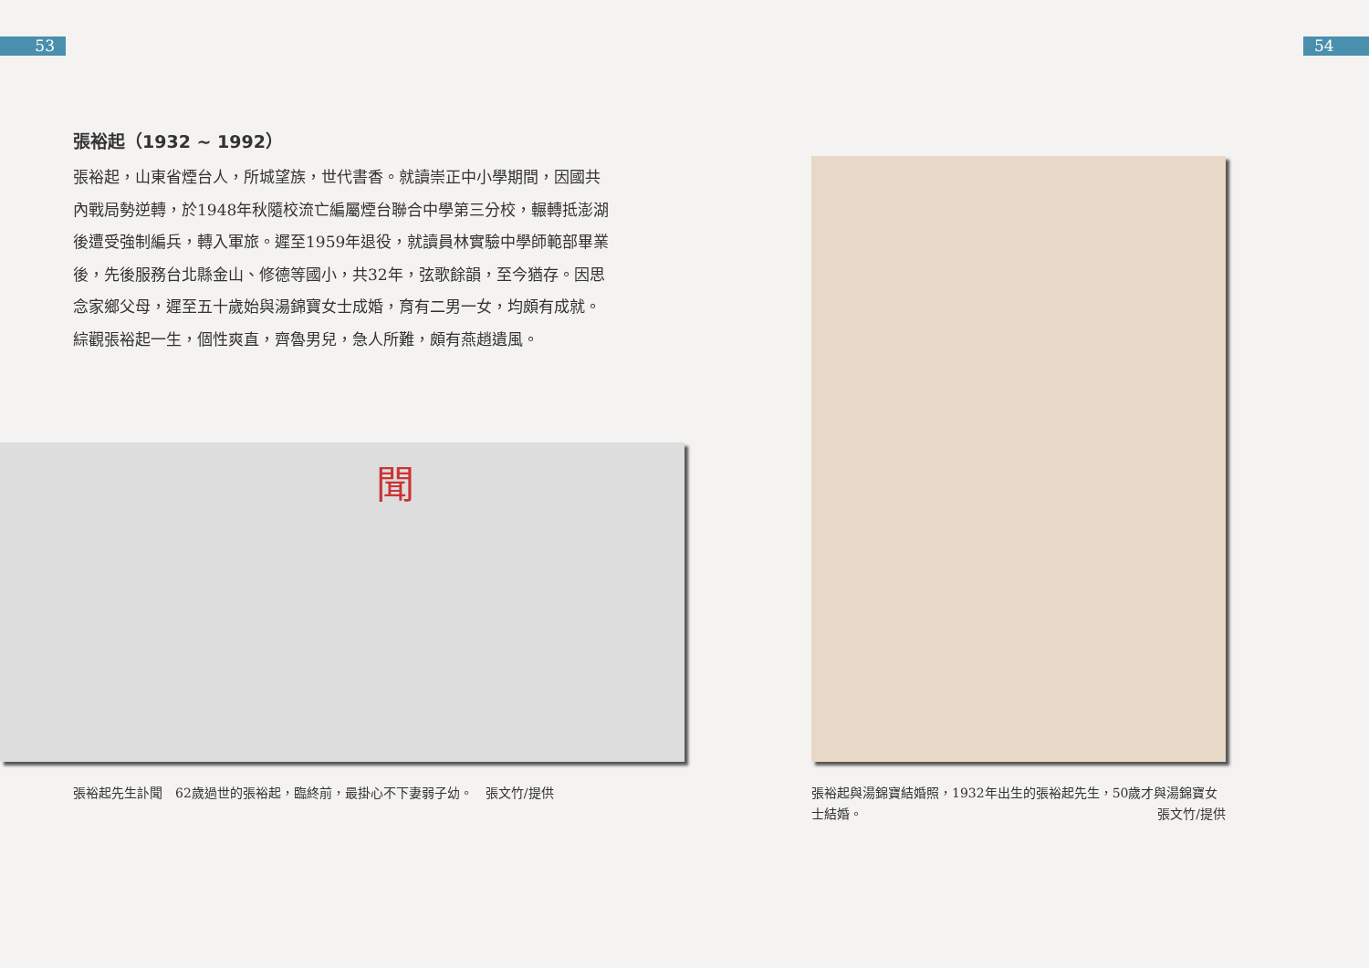53 54
張裕起（1932 ~ 1992）
張裕起，山東省煙台人，所城望族，世代書香。就讀崇正中小學期間，因國共內戰局勢逆轉，於1948年秋隨校流亡編屬煙台聯合中學第三分校，輾轉抵澎湖後遭受強制編兵，轉入軍旅。遲至1959年退役，就讀員林實驗中學師範部畢業後，先後服務台北縣金山、修德等國小，共32年，弦歌餘韻，至今猶存。因思念家鄉父母，遲至五十歲始與湯錦寶女士成婚，育有二男一女，均頗有成就。綜觀張裕起一生，個性爽直，齊魯男兒，急人所難，頗有燕趙遺風。
聞
張裕起先生訃聞　62歲過世的張裕起，臨終前，最掛心不下妻弱子幼。　張文竹/提供
張裕起與湯錦寶結婚照，1932年出生的張裕起先生，50歲才與湯錦寶女士結婚。 張文竹/提供